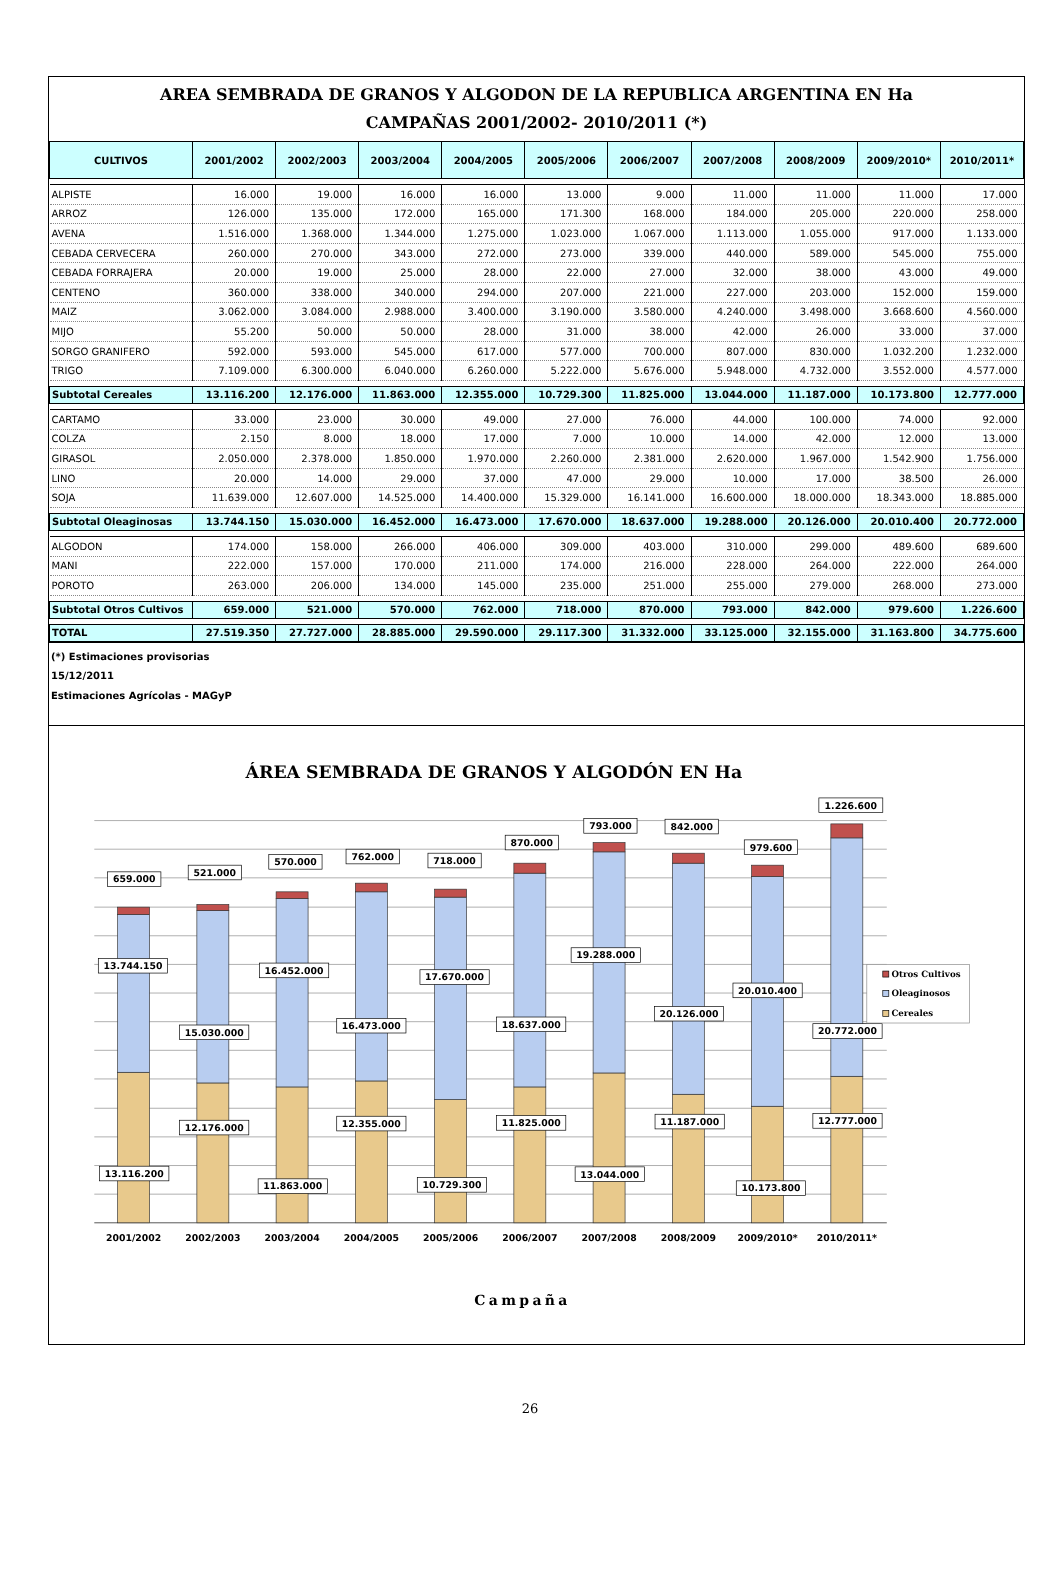AREA SEMBRADA DE GRANOS Y ALGODON DE LA REPUBLICA ARGENTINA EN Ha
CAMPAÑAS 2001/2002- 2010/2011 (*)
| CULTIVOS | 2001/2002 | 2002/2003 | 2003/2004 | 2004/2005 | 2005/2006 | 2006/2007 | 2007/2008 | 2008/2009 | 2009/2010* | 2010/2011* |
| --- | --- | --- | --- | --- | --- | --- | --- | --- | --- | --- |
| ALPISTE | 16.000 | 19.000 | 16.000 | 16.000 | 13.000 | 9.000 | 11.000 | 11.000 | 11.000 | 17.000 |
| ARROZ | 126.000 | 135.000 | 172.000 | 165.000 | 171.300 | 168.000 | 184.000 | 205.000 | 220.000 | 258.000 |
| AVENA | 1.516.000 | 1.368.000 | 1.344.000 | 1.275.000 | 1.023.000 | 1.067.000 | 1.113.000 | 1.055.000 | 917.000 | 1.133.000 |
| CEBADA CERVECERA | 260.000 | 270.000 | 343.000 | 272.000 | 273.000 | 339.000 | 440.000 | 589.000 | 545.000 | 755.000 |
| CEBADA FORRAJERA | 20.000 | 19.000 | 25.000 | 28.000 | 22.000 | 27.000 | 32.000 | 38.000 | 43.000 | 49.000 |
| CENTENO | 360.000 | 338.000 | 340.000 | 294.000 | 207.000 | 221.000 | 227.000 | 203.000 | 152.000 | 159.000 |
| MAIZ | 3.062.000 | 3.084.000 | 2.988.000 | 3.400.000 | 3.190.000 | 3.580.000 | 4.240.000 | 3.498.000 | 3.668.600 | 4.560.000 |
| MIJO | 55.200 | 50.000 | 50.000 | 28.000 | 31.000 | 38.000 | 42.000 | 26.000 | 33.000 | 37.000 |
| SORGO GRANIFERO | 592.000 | 593.000 | 545.000 | 617.000 | 577.000 | 700.000 | 807.000 | 830.000 | 1.032.200 | 1.232.000 |
| TRIGO | 7.109.000 | 6.300.000 | 6.040.000 | 6.260.000 | 5.222.000 | 5.676.000 | 5.948.000 | 4.732.000 | 3.552.000 | 4.577.000 |
| Subtotal Cereales | 13.116.200 | 12.176.000 | 11.863.000 | 12.355.000 | 10.729.300 | 11.825.000 | 13.044.000 | 11.187.000 | 10.173.800 | 12.777.000 |
| CARTAMO | 33.000 | 23.000 | 30.000 | 49.000 | 27.000 | 76.000 | 44.000 | 100.000 | 74.000 | 92.000 |
| COLZA | 2.150 | 8.000 | 18.000 | 17.000 | 7.000 | 10.000 | 14.000 | 42.000 | 12.000 | 13.000 |
| GIRASOL | 2.050.000 | 2.378.000 | 1.850.000 | 1.970.000 | 2.260.000 | 2.381.000 | 2.620.000 | 1.967.000 | 1.542.900 | 1.756.000 |
| LINO | 20.000 | 14.000 | 29.000 | 37.000 | 47.000 | 29.000 | 10.000 | 17.000 | 38.500 | 26.000 |
| SOJA | 11.639.000 | 12.607.000 | 14.525.000 | 14.400.000 | 15.329.000 | 16.141.000 | 16.600.000 | 18.000.000 | 18.343.000 | 18.885.000 |
| Subtotal Oleaginosas | 13.744.150 | 15.030.000 | 16.452.000 | 16.473.000 | 17.670.000 | 18.637.000 | 19.288.000 | 20.126.000 | 20.010.400 | 20.772.000 |
| ALGODON | 174.000 | 158.000 | 266.000 | 406.000 | 309.000 | 403.000 | 310.000 | 299.000 | 489.600 | 689.600 |
| MANI | 222.000 | 157.000 | 170.000 | 211.000 | 174.000 | 216.000 | 228.000 | 264.000 | 222.000 | 264.000 |
| POROTO | 263.000 | 206.000 | 134.000 | 145.000 | 235.000 | 251.000 | 255.000 | 279.000 | 268.000 | 273.000 |
| Subtotal Otros Cultivos | 659.000 | 521.000 | 570.000 | 762.000 | 718.000 | 870.000 | 793.000 | 842.000 | 979.600 | 1.226.600 |
| TOTAL | 27.519.350 | 27.727.000 | 28.885.000 | 29.590.000 | 29.117.300 | 31.332.000 | 33.125.000 | 32.155.000 | 31.163.800 | 34.775.600 |
(*) Estimaciones provisorias
15/12/2011
Estimaciones Agrícolas - MAGyP
ÁREA SEMBRADA DE GRANOS Y ALGODÓN EN Ha
659.000
521.000
570.000
762.000
718.000
870.000
793.000
842.000
979.600
1.226.600
13.744.150
15.030.000
16.452.000
16.473.000
17.670.000
18.637.000
19.288.000
20.126.000
20.010.400
20.772.000
13.116.200
12.176.000
11.863.000
12.355.000
10.729.300
11.825.000
13.044.000
11.187.000
10.173.800
12.777.000
2001/2002
2002/2003
2003/2004
2004/2005
2005/2006
2006/2007
2007/2008
2008/2009
2009/2010*
2010/2011*
Otros Cultivos
Oleaginosos
Cereales
Campaña
26